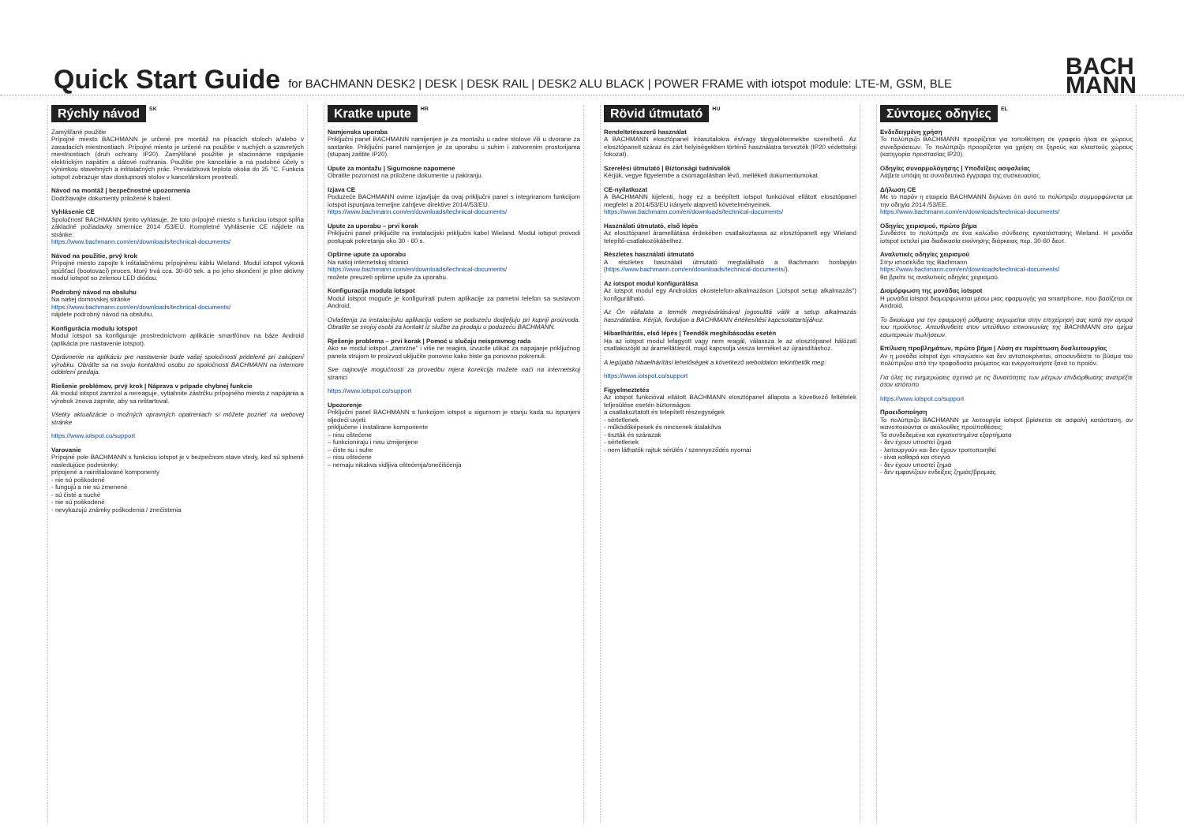Quick Start Guide
for BACHMANN DESK2 | DESK | DESK RAIL | DESK2 ALU BLACK | POWER FRAME with iotspot module: LTE-M, GSM, BLE
BACH
MANN
Rýchly návod<sup>SK</sup>
Zamýšľané použitie
Prípojné miesto BACHMANN je určené pre montáž na písacích stoloch a/alebo v zasadacích miestnostiach. Prípojné miesto je určené na použitie v suchých a uzavretých miestnostiach (druh ochrany IP20). Zamýšľané použitie je stacionárne napájanie elektrickým napätím a dátové rozhrania. Použitie pre kancelárie a na podobné účely s výnimkou stavebných a inštalačných prác. Prevádzková teplota okolia do 35 °C. Funkcia iotspot zobrazuje stav dostupnosti stolov v kancelárskom prostredí.
Návod na montáž | bezpečnostné upozornenia
Dodržiavajte dokumenty priložené k balení.
Vyhlásenie CE
Spoločnosť BACHMANN týmto vyhlasuje, že toto prípojné miesto s funkciou iotspot spĺňa základné požiadavky smernice 2014 /53/EÚ. Kompletné Vyhlásenie CE nájdete na stránke:
https://www.bachmann.com/en/downloads/technical-documents/
Návod na použitie, prvý krok
Prípojné miesto zapojte k inštalačnému prípojnému káblu Wieland. Modul iotspot vykoná spúšťací (bootovací) proces, ktorý trvá cca. 30-60 sek. a po jeho skončení je plne aktívny modul iotspot so zelenou LED diódou.
Podrobný návod na obsluhu
Na našej domovskej stránke
https://www.bachmann.com/en/downloads/technical-documents/
nájdete podrobný návod na obsluhu.
Konfigurácia modulu iotspot
Modul iotspot sa konfiguruje prostredníctvom aplikácie smartfónov na báze Android (aplikácia pre nastavenie iotspot).
Oprávnenie na aplikáciu pre nastavenie bude vašej spoločnosti pridelené pri zakúpení výrobku. Obráťte sa na svoju kontaktnú osobu zo spoločnosti BACHMANN na internom oddelení predaja.
Riešenie problémov, prvý krok | Náprava v prípade chybnej funkcie
Ak modul iotspot zamrzol a nereaguje, vytiahnite zástrčku prípojného miesta z napájania a výrobok znova zapnite, aby sa reštartoval.
Všetky aktualizácie o možných opravných opatreniach si môžete pozrieť na webovej stránke
https://www.iotspot.co/support
Varovanie
Prípojné pole BACHMANN s funkciou iotspot je v bezpečnom stave vtedy, keď sú splnené nasledujúce podmienky:
pripojené a nainštalované komponenty
- nie sú poškodené
- fungujú a nie sú zmenené
- sú čisté a suché
- nie sú poškodené
- nevykazujú známky poškodenia / znečistenia
Kratke upute<sup>HR</sup>
Namjenska uporaba
Priključni panel BACHMANN namijenjen je za montažu u radne stolove i/ili u dvorane za sastanke. Priključni panel namijenjen je za uporabu u suhim i zatvorenim prostorijama (stupanj zaštite IP20).
Upute za montažu | Sigurnosne napomene
Obratite pozornost na priložene dokumente u pakiranju.
Izjava CE
Poduzeće BACHMANN ovime izjavljuje da ovaj priključni panel s integriranom funkcijom iotspot ispunjava temeljne zahtjeve direktive 2014//53/EU.
https://www.bachmann.com/en/downloads/technical-documents/
Upute za uporabu – prvi korak
Priključni panel priključite na instalacijski priključni kabel Wieland. Modul iotspot provodi postupak pokretanja oko 30 - 60 s.
Opširne upute za uporabu
Na našoj internetskoj stranici
https://www.bachmann.com/en/downloads/technical-documents/
možete preuzeti opširne upute za uporabu.
Konfiguracija modula iotspot
Modul iotspot moguće je konfigurirati putem aplikacije za pametni telefon sa sustavom Android.
Ovlaštenja za instalacijsku aplikaciju vašem se poduzeću dodjeljuju pri kupnji proizvoda. Obratite se svojoj osobi za kontakt iz službe za prodaju u poduzeću BACHMANN.
Rješenje problema – prvi korak | Pomoć u slučaju neispravnog rada
Ako se modul iotspot „zamrzne" i više ne reagira, izvucite utikač za napajanje priključnog panela strujom te proizvod uključite ponovno kako biste ga ponovno pokrenuli.
Sve najnovije mogućnosti za provedbu mjera korekcija možete naći na internetskoj stranici
https://www.iotspot.co/support
Upozorenje
Priključni panel BACHMANN s funkcijom iotspot u sigurnom je stanju kada su ispunjeni sljedeći uvjeti:
priključene i instalirane komponente
– nisu oštećene
– funkcioniraju i nisu izmijenjene
– čiste su i suhe
– nisu oštećene
– nemaju nikakva vidljiva oštećenja/onečišćenja
Rövid útmutató<sup>HU</sup>
Rendeltetésszerű használat
A BACHMANN elosztópanel íróasztalokra és/vagy tárgyalótermekbe szerelhető. Az elosztópanelt száraz és zárt helyiségekben történő használatra tervezték (IP20 védettségi fokozat).
Szerelési útmutató | Biztonsági tudnivalók
Kérjük, vegye figyelembe a csomagolásban lévő, mellékelt dokumentumokat.
CE-nyilatkozat
A BACHMANN kijelenti, hogy ez a beépített iotspot funkcióval ellátott elosztópanel megfelel a 2014/53/EU irányelv alapvető követelményeinek.
https://www.bachmann.com/en/downloads/technical-documents/
Használati útmutató, első lépés
Az elosztópanel áramellátása érdekében csatlakoztassa az elosztópanelt egy Wieland telepítő-csatlakozókábelhez.
Részletes használati útmutató
A részletes használati útmutató megtalálható a Bachmann honlapján (https://www.bachmann.com/en/downloads/technical-documents/).
Az iotspot modul konfigurálása
Az iotspot modul egy Androidos okostelefon-alkalmazáson („iotspot setup alkalmazás") konfigurálható.
Az Ön vállalata a termék megvásárlásával jogosulttá válik a setup alkalmazás használatára. Kérjük, forduljon a BACHMANN értékesítési kapcsolattartójához.
Hibaelhárítás, első lépés | Teendők meghibásodás esetén
Ha az iotspot modul lefagyott vagy nem reagál, válassza le az elosztópanel hálózati csatlakozóját az áramellátásról, majd kapcsolja vissza terméket az újraindításhoz.
A legújabb hibaelhárítási lehetőségek a következő weboldalon tekinthetők meg:
https://www.iotspot.co/support
Figyelmeztetés
Az iotspot funkcióval ellátott BACHMANN elosztópanel állapota a következő feltételek teljesülése esetén biztonságos:
a csatlakoztatott és telepített részegységek
- sértetlenek
- működőképesek és nincsenek átalakítva
- tiszták és szárazak
- sértetlenek
- nem láthatók rajtuk sérülés / szennyeződés nyomai
Σύντομες οδηγίες<sup>EL</sup>
Ενδεδειγμένη χρήση
Το πολύπριζο BACHMANN προορίζεται για τοποθέτηση σε γραφείο ή/και σε χώρους συνεδριάσεων. Το πολύπριζο προορίζεται για χρήση σε ξηρούς και κλειστούς χώρους (κατηγορία προστασίας IP20).
Οδηγίες συναρμολόγησης | Υποδείξεις ασφαλείας
Λάβετε υπόψη τα συνοδευτικά έγγραφα της συσκευασίας.
Δήλωση CE
Με το παρόν η εταιρεία BACHMANN δηλώνει ότι αυτό το πολύπριζο συμμορφώνεται με την οδηγία 2014 /53/ΕΕ.
https://www.bachmann.com/en/downloads/technical-documents/
Οδηγίες χειρισμού, πρώτο βήμα
Συνδέστε το πολύπριζο σε ένα καλώδιο σύνδεσης εγκατάστασης Wieland. Η μονάδα iotspot εκτελεί μια διαδικασία εκκίνησης διάρκειας περ. 30-60 δευτ.
Αναλυτικές οδηγίες χειρισμού
Στην ιστοσελίδα της Bachmann
https://www.bachmann.com/en/downloads/technical-documents/
θα βρείτε τις αναλυτικές οδηγίες χειρισμού.
Διαμόρφωση της μονάδας iotspot
Η μονάδα iotspot διαμορφώνεται μέσω μιας εφαρμογής για smartphone, που βασίζεται σε Android.
Το δικαίωμα για την εφαρμογή ρύθμισης εκχωρείται στην επιχείρησή σας κατά την αγορά του προϊόντος. Απευθυνθείτε στον υπεύθυνο επικοινωνίας της BACHMANN στο τμήμα εσωτερικών πωλήσεων.
Επίλυση προβλημάτων, πρώτο βήμα | Λύση σε περίπτωση δυσλειτουργίας
Αν η μονάδα iotspot έχει «παγώσει» και δεν ανταποκρίνεται, αποσυνδέστε το βύσμα του πολύπριζου από την τροφοδοσία ρεύματος και ενεργοποιήστε ξανά το προϊόν.
Για όλες τις ενημερώσεις σχετικά με τις δυνατότητες των μέτρων επιδιόρθωσης ανατρέξτε στον ιστότοπο
https://www.iotspot.co/support
Προειδοποίηση
Το πολύπριζο BACHMANN με λειτουργία iotspot βρίσκεται σε ασφαλή κατάσταση, αν ικανοποιούνται οι ακόλουθες προϋποθέσεις:
Τα συνδεδεμένα και εγκατεστημένα εξαρτήματα
- δεν έχουν υποστεί ζημιά
- λειτουργούν και δεν έχουν τροποποιηθεί
- είναι καθαρά και στεγνά
- δεν έχουν υποστεί ζημιά
- δεν εμφανίζουν ενδείξεις ζημιάς/βρομιάς